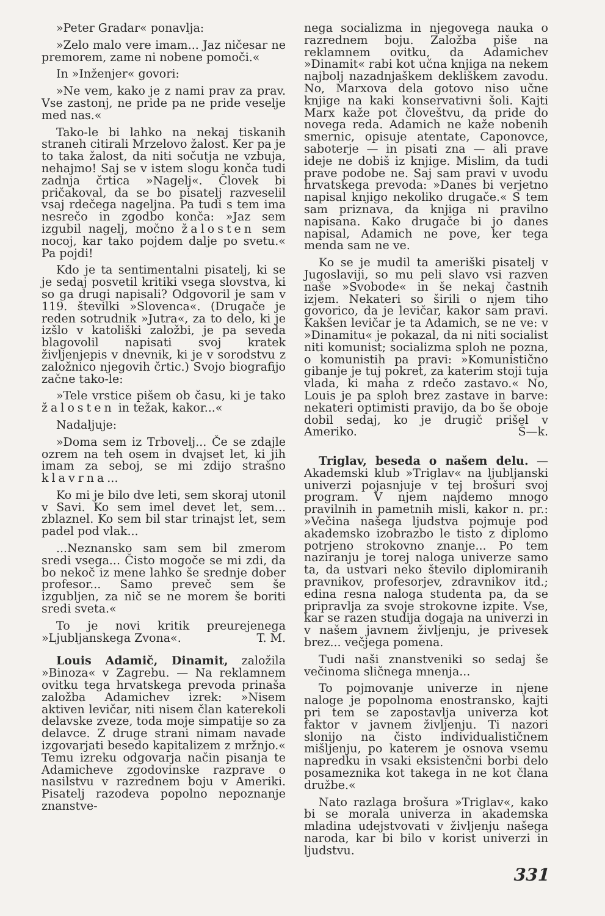»Peter Gradar« ponavlja:
»Zelo malo vere imam... Jaz ničesar ne premorem, zame ni nobene pomoči.«
In »Inženjer« govori:
»Ne vem, kako je z nami prav za prav. Vse zastonj, ne pride pa ne pride veselje med nas.«
Tako-le bi lahko na nekaj tiskanih straneh citirali Mrzelovo žalost. Ker pa je to taka žalost, da niti sočutja ne vzbuja, nehajmo! Saj se v istem slogu konča tudi zadnja črtica »Nagelj«. Človek bi pričakoval, da se bo pisatelj razveselil vsaj rdečega nageljna. Pa tudi s tem ima nesrečo in zgodbo konča: »Jaz sem izgubil nagelj, močno žalosten sem nocoj, kar tako pojdem dalje po svetu.« Pa pojdi!
Kdo je ta sentimentalni pisatelj, ki se je sedaj posvetil kritiki vsega slovstva, ki so ga drugi napisali? Odgovoril je sam v 119. številki »Slovenca«. (Drugače je reden sotrudnik »Jutra«, za to delo, ki je izšlo v katoliški založbi, je pa seveda blagovolil napisati svoj kratek življenjepis v dnevnik, ki je v sorodstvu z založnico njegovih črtic.) Svojo biografijo začne tako-le:
»Tele vrstice pišem ob času, ki je tako žalosten in težak, kakor...«
Nadaljuje:
»Doma sem iz Trbovelj... Če se zdajle ozrem na teh osem in dvajset let, ki jih imam za seboj, se mi zdijo strašno klavrna...
Ko mi je bilo dve leti, sem skoraj utonil v Savi. Ko sem imel devet let, sem... zblaznel. Ko sem bil star trinajst let, sem padel pod vlak...
...Neznansko sam sem bil zmerom sredi vsega... Čisto mogoče se mi zdi, da bo nekoč iz mene lahko še srednje dober profesor... Samo preveč sem še izgubljen, za nič se ne morem še boriti sredi sveta.«
To je novi kritik preurejenega »Ljubljanskega Zvona«. T. M.
Louis Adamič, Dinamit, založila »Binoza« v Zagrebu. — Na reklamnem ovitku tega hrvatskega prevoda prinaša založba Adamichev izrek: »Nisem aktiven levičar, niti nisem član katerekoli delavske zveze, toda moje simpatije so za delavce. Z druge strani nimam navade izgovarjati besedo kapitalizem z mržnjo.« Temu izreku odgovarja način pisanja te Adamicheve zgodovinske razprave o nasilstvu v razrednem boju v Ameriki. Pisatelj razodeva popolno nepoznanje znanstve-
nega socializma in njegovega nauka o razrednem boju. Založba piše na reklamnem ovitku, da Adamichev »Dinamit« rabi kot učna knjiga na nekem najbolj nazadnjaškem dekliškem zavodu. No, Marxova dela gotovo niso učne knjige na kaki konservativni šoli. Kajti Marx kaže pot človeštvu, da pride do novega reda. Adamich ne kaže nobenih smernic, opisuje atentate, Caponovce, saboterje — in pisati zna — ali prave ideje ne dobiš iz knjige. Mislim, da tudi prave podobe ne. Saj sam pravi v uvodu hrvatskega prevoda: »Danes bi verjetno napisal knjigo nekoliko drugače.« S tem sam priznava, da knjiga ni pravilno napisana. Kako drugače bi jo danes napisal, Adamich ne pove, ker tega menda sam ne ve.
Ko se je mudil ta ameriški pisatelj v Jugoslaviji, so mu peli slavo vsi razven naše »Svobode« in še nekaj častnih izjem. Nekateri so širili o njem tiho govorico, da je levičar, kakor sam pravi. Kakšen levičar je ta Adamich, se ne ve: v »Dinamitu« je pokazal, da ni niti socialist niti komunist; socializma sploh ne pozna, o komunistih pa pravi: »Komunistično gibanje je tuj pokret, za katerim stoji tuja vlada, ki maha z rdečo zastavo.« No, Louis je pa sploh brez zastave in barve: nekateri optimisti pravijo, da bo še oboje dobil sedaj, ko je drugič prišel v Ameriko. Š—k.
Triglav, beseda o našem delu. — Akademski klub »Triglav« na ljubljanski univerzi pojasnjuje v tej brošuri svoj program. V njem najdemo mnogo pravilnih in pametnih misli, kakor n. pr.: »Večina našega ljudstva pojmuje pod akademsko izobrazbo le tisto z diplomo potrjeno strokovno znanje... Po tem naziranju je torej naloga univerze samo ta, da ustvari neko število diplomiranih pravnikov, profesorjev, zdravnikov itd.; edina resna naloga studenta pa, da se pripravlja za svoje strokovne izpite. Vse, kar se razen studija dogaja na univerzi in v našem javnem življenju, je privesek brez... večjega pomena.
Tudi naši znanstveniki so sedaj še večinoma sličnega mnenja...
To pojmovanje univerze in njene naloge je popolnoma enostransko, kajti pri tem se zapostavlja univerza kot faktor v javnem življenju. Ti nazori slonijo na čisto individualističnem mišljenju, po katerem je osnova vsemu napredku in vsaki eksistenčni borbi delo posameznika kot takega in ne kot člana družbe.«
Nato razlaga brošura »Triglav«, kako bi se morala univerza in akademska mladina udejstvovati v življenju našega naroda, kar bi bilo v korist univerzi in ljudstvu.
331